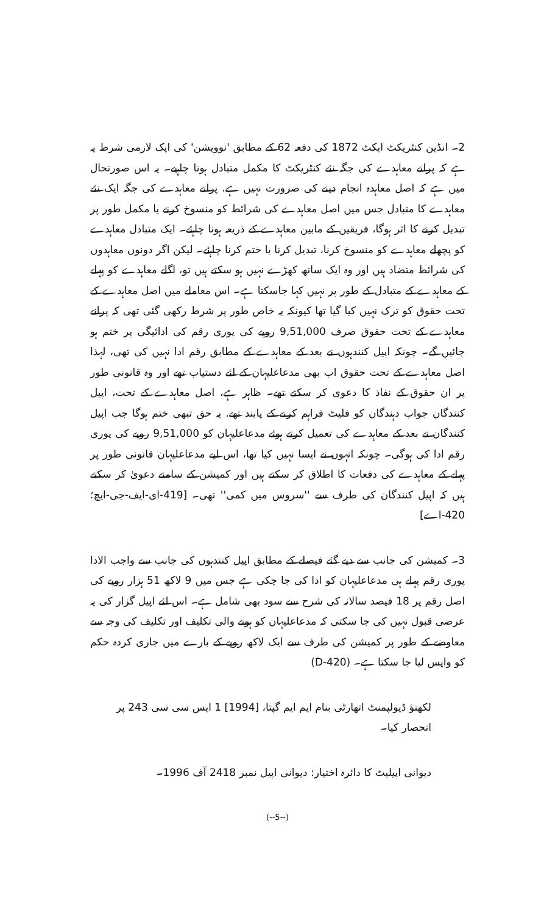2۔ انڈین کنٹریکٹ ایکٹ 1872 کی دفعہ 62 کے مطابق 'نوویشن' کی ایک لازمی شرط یہ ہے کہ پرانے معاہدے کی جگہ نئے کنٹریکٹ کا مکمل متبادل ہونا چاہیے۔ یہ اس صورتحال میں ہے کہ اصل معاہدہ انجام دینے کی ضرورت نہیں ہے. پرانے معاہدے کی جگہ ایک نئے معاہدے کا متبادل جس میں اصل معاہدے کی شرائط کو منسوخ کرنے یا مکمل طور پر تبدیل کرنے کا اثر ہوگا، فریقین کے مابین معاہدے کے ذریعہ ہونا چاہئے۔ ایک متبادل معاہدے کو پچھلے معاہدے کو منسوخ کرنا، تبدیل کرنا یا ختم کرنا چاہئے۔ لیکن اگر دونوں معاہدوں کی شرائط متضاد ہیں اور وہ ایک ساتھ کھڑے نہیں ہو سکتے ہیں تو، اگلے معاہدے کو پہلے کے معاہدے کے متبادل کے طور پر نہیں کہا جاسکتا ہے۔ اس معاملے میں اصل معاہدے کے تحت حقوق کو ترک نہیں کیا گیا تھا کیونکہ یہ خاص طور پر شرط رکھی گئی تھی کہ پرانے معاہدے کے تحت حقوق صرف 9,51,000 روپے کی پوری رقم کی ادائیگی پر ختم ہو جائیں گے۔ چونکہ اپیل کنندہوں نے بعد کے معاہدے کے مطابق رقم ادا نہیں کی تھی، لہذا اصل معاہدے کے تحت حقوق اب بھی مدعاعلیہان کے لئے دستیاب تھے اور وہ قانونی طور پر ان حقوق کے نفاذ کا دعوی کر سکتے تھے۔ ظاہر ہے، اصل معاہدے کے تحت، اپیل کنندگان جواب دہندگان کو فلیٹ فراہم کرنے کے پابند تھے. یہ حق تبھی ختم ہوگا جب اپیل کنندگان نے بعد کے معاہدے کی تعمیل کرتے ہوئے مدعاعلیہان کو 9,51,000 روپے کی پوری رقم ادا کی ہوگی۔ چونکہ انہوں نے ایسا نہیں کیا تھا، اس لیے مدعاعلیہان قانونی طور پر پہلے کے معاہدے کی دفعات کا اطلاق کر سکتے ہیں اور کمیشن کے سامنے دعویٰ کر سکتے ہیں کہ اپیل کنندگان کی طرف سے ''سروس میں کمی'' تھی۔ [419-ای-ایف-جی-ایچ؛ 420-اے]
3۔ کمیشن کی جانب سے دیے گئے فیصلے کے مطابق اپیل کنندہوں کی جانب سے واجب الادا پوری رقم پہلے ہی مدعاعلیہان کو ادا کی جا چکی ہے جس میں 9 لاکھ 51 ہزار روپے کی اصل رقم پر 18 فیصد سالانہ کی شرح سے سود بھی شامل ہے۔ اس لئے اپیل گزار کی یہ عرضی قبول نہیں کی جا سکتی کہ مدعاعلیہان کو ہونے والی تکلیف اور تکلیف کی وجہ سے معاوضے کے طور پر کمیشن کی طرف سے ایک لاکھ روپے کے بارے میں جاری کردہ حکم کو واپس لیا جا سکتا ہے۔ (D-420)
لکھنؤ ڈیولپمنٹ اتھارٹی بنام ایم ایم گپتا، [1994] 1 ایس سی سی 243 پر انحصار کیا۔
دیوانی اپیلیٹ کا دائرہ اختیار: دیوانی اپیل نمبر 2418 آف 1996۔
(--5--)